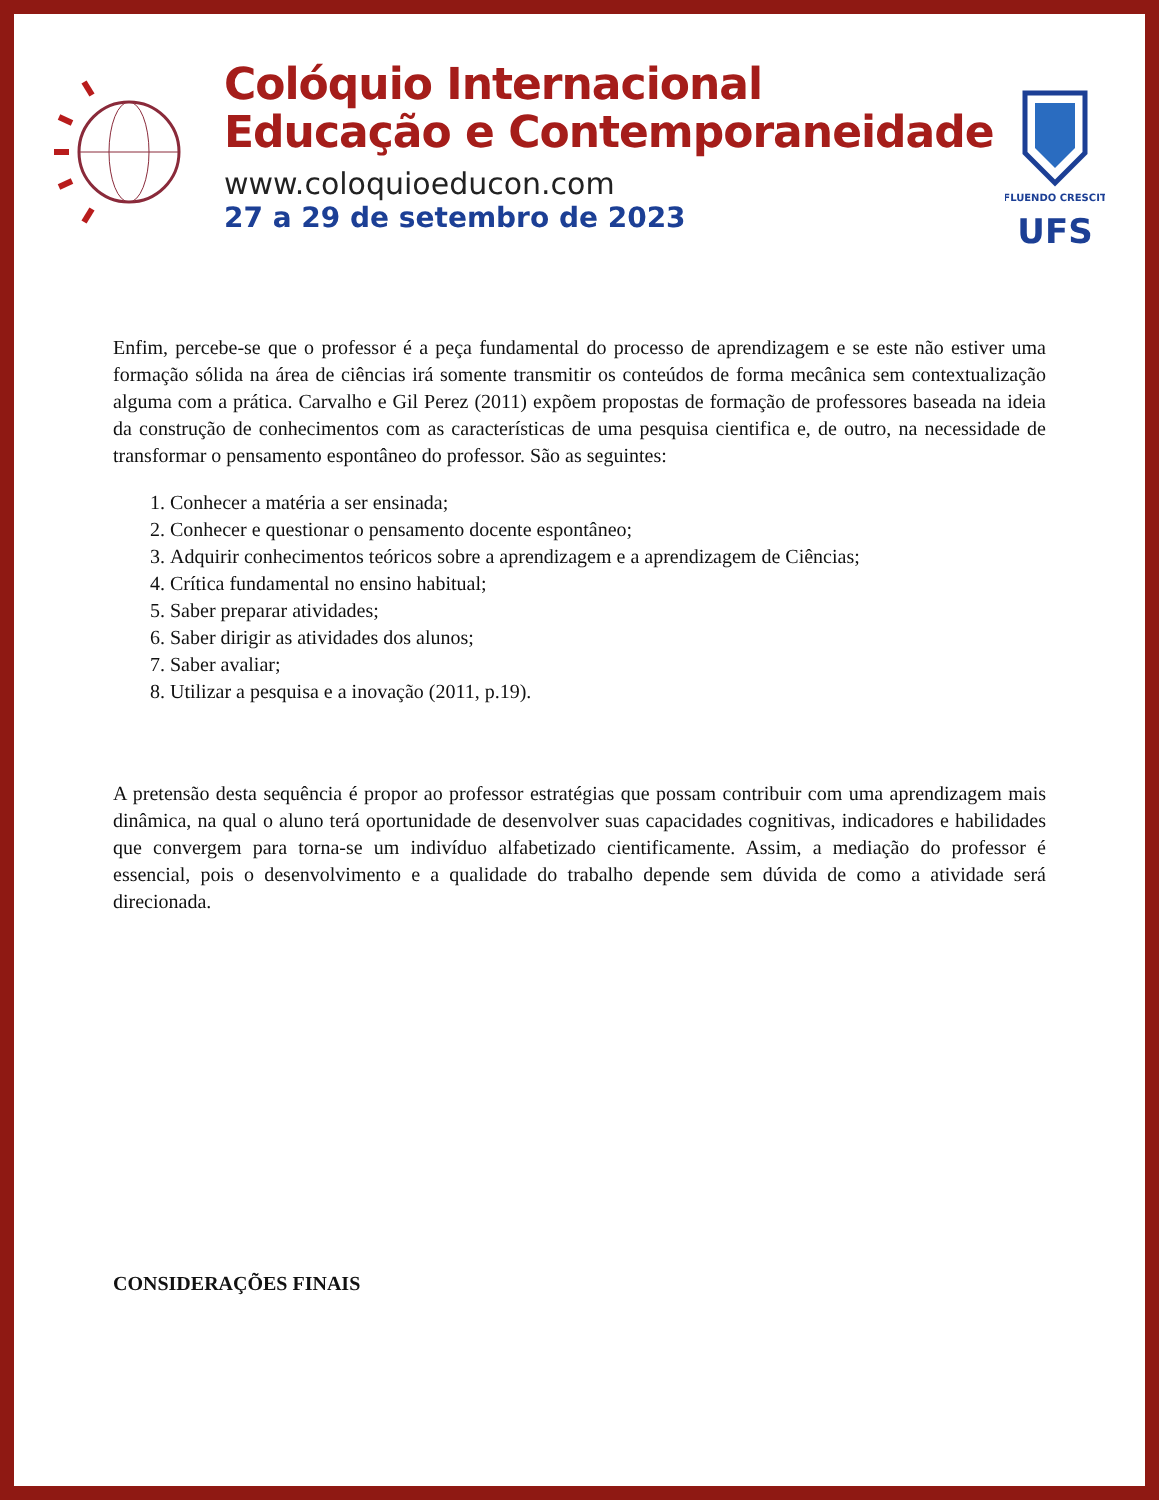Colóquio Internacional
Educação e Contemporaneidade
www.coloquioeducon.com
27 a 29 de setembro de 2023
FLUENDO CRESCIT
UFS
Enfim, percebe-se que o professor é a peça fundamental do processo de aprendizagem e se este não estiver uma formação sólida na área de ciências irá somente transmitir os conteúdos de forma mecânica sem contextualização alguma com a prática. Carvalho e Gil Perez (2011) expõem propostas de formação de professores baseada na ideia da construção de conhecimentos com as características de uma pesquisa cientifica e, de outro, na necessidade de transformar o pensamento espontâneo do professor. São as seguintes:
1. Conhecer a matéria a ser ensinada;
2. Conhecer e questionar o pensamento docente espontâneo;
3. Adquirir conhecimentos teóricos sobre a aprendizagem e a aprendizagem de Ciências;
4. Crítica fundamental no ensino habitual;
5. Saber preparar atividades;
6. Saber dirigir as atividades dos alunos;
7. Saber avaliar;
8. Utilizar a pesquisa e a inovação (2011, p.19).
A pretensão desta sequência é propor ao professor estratégias que possam contribuir com uma aprendizagem mais dinâmica, na qual o aluno terá oportunidade de desenvolver suas capacidades cognitivas, indicadores e habilidades que convergem para torna-se um indivíduo alfabetizado cientificamente. Assim, a mediação do professor é essencial, pois o desenvolvimento e a qualidade do trabalho depende sem dúvida de como a atividade será direcionada.
CONSIDERAÇÕES FINAIS